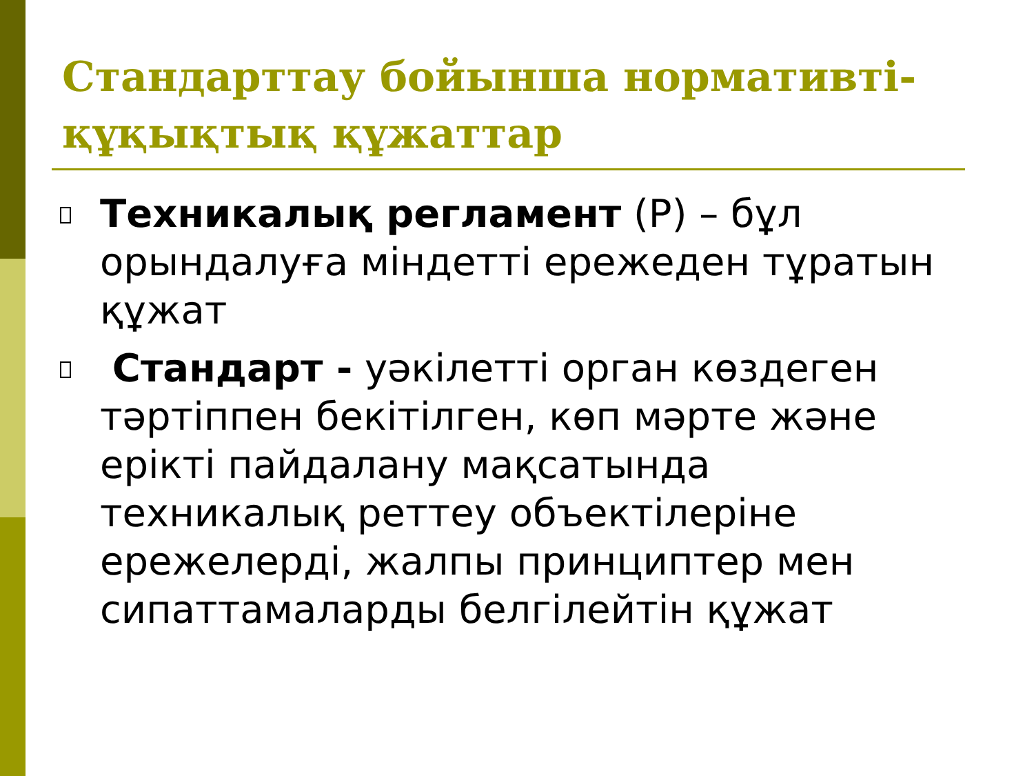Стандарттау бойынша нормативті-құқықтық құжаттар
Техникалық регламент (Р) – бұл орындалуға міндетті ережеден тұратын құжат
Стандарт - уәкілетті орган көздеген тәртіппен бекітілген, көп мәрте және ерікті пайдалану мақсатында техникалық реттеу объектілеріне ережелерді, жалпы принциптер мен сипаттамаларды белгілейтін құжат